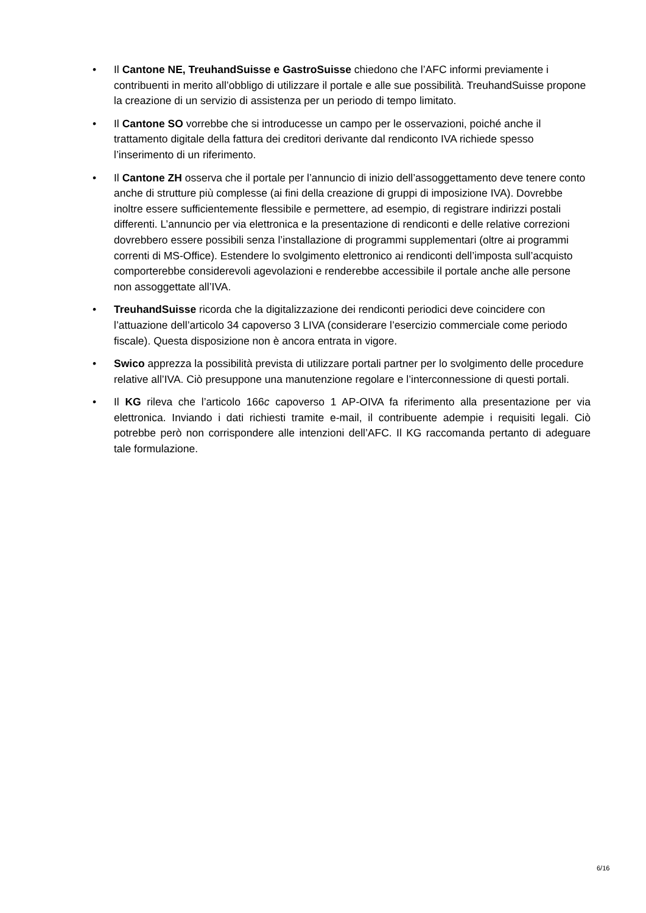• Il Cantone NE, TreuhandSuisse e GastroSuisse chiedono che l’AFC informi previamente i contribuenti in merito all’obbligo di utilizzare il portale e alle sue possibilità. TreuhandSuisse propone la creazione di un servizio di assistenza per un periodo di tempo limitato.
• Il Cantone SO vorrebbe che si introducesse un campo per le osservazioni, poiché anche il trattamento digitale della fattura dei creditori derivante dal rendiconto IVA richiede spesso l’inserimento di un riferimento.
• Il Cantone ZH osserva che il portale per l’annuncio di inizio dell’assoggettamento deve tenere conto anche di strutture più complesse (ai fini della creazione di gruppi di imposizione IVA). Dovrebbe inoltre essere sufficientemente flessibile e permettere, ad esempio, di registrare indirizzi postali differenti. L’annuncio per via elettronica e la presentazione di rendiconti e delle relative correzioni dovrebbero essere possibili senza l’installazione di programmi supplementari (oltre ai programmi correnti di MS-Office). Estendere lo svolgimento elettronico ai rendiconti dell’imposta sull’acquisto comporterebbe considerevoli agevolazioni e renderebbe accessibile il portale anche alle persone non assoggettate all’IVA.
• TreuhandSuisse ricorda che la digitalizzazione dei rendiconti periodici deve coincidere con l’attuazione dell’articolo 34 capoverso 3 LIVA (considerare l’esercizio commerciale come periodo fiscale). Questa disposizione non è ancora entrata in vigore.
• Swico apprezza la possibilità prevista di utilizzare portali partner per lo svolgimento delle procedure relative all’IVA. Ciò presuppone una manutenzione regolare e l’interconnessione di questi portali.
• Il KG rileva che l’articolo 166c capoverso 1 AP-OIVA fa riferimento alla presentazione per via elettronica. Inviando i dati richiesti tramite e-mail, il contribuente adempie i requisiti legali. Ciò potrebbe però non corrispondere alle intenzioni dell’AFC. Il KG raccomanda pertanto di adeguare tale formulazione.
6/16